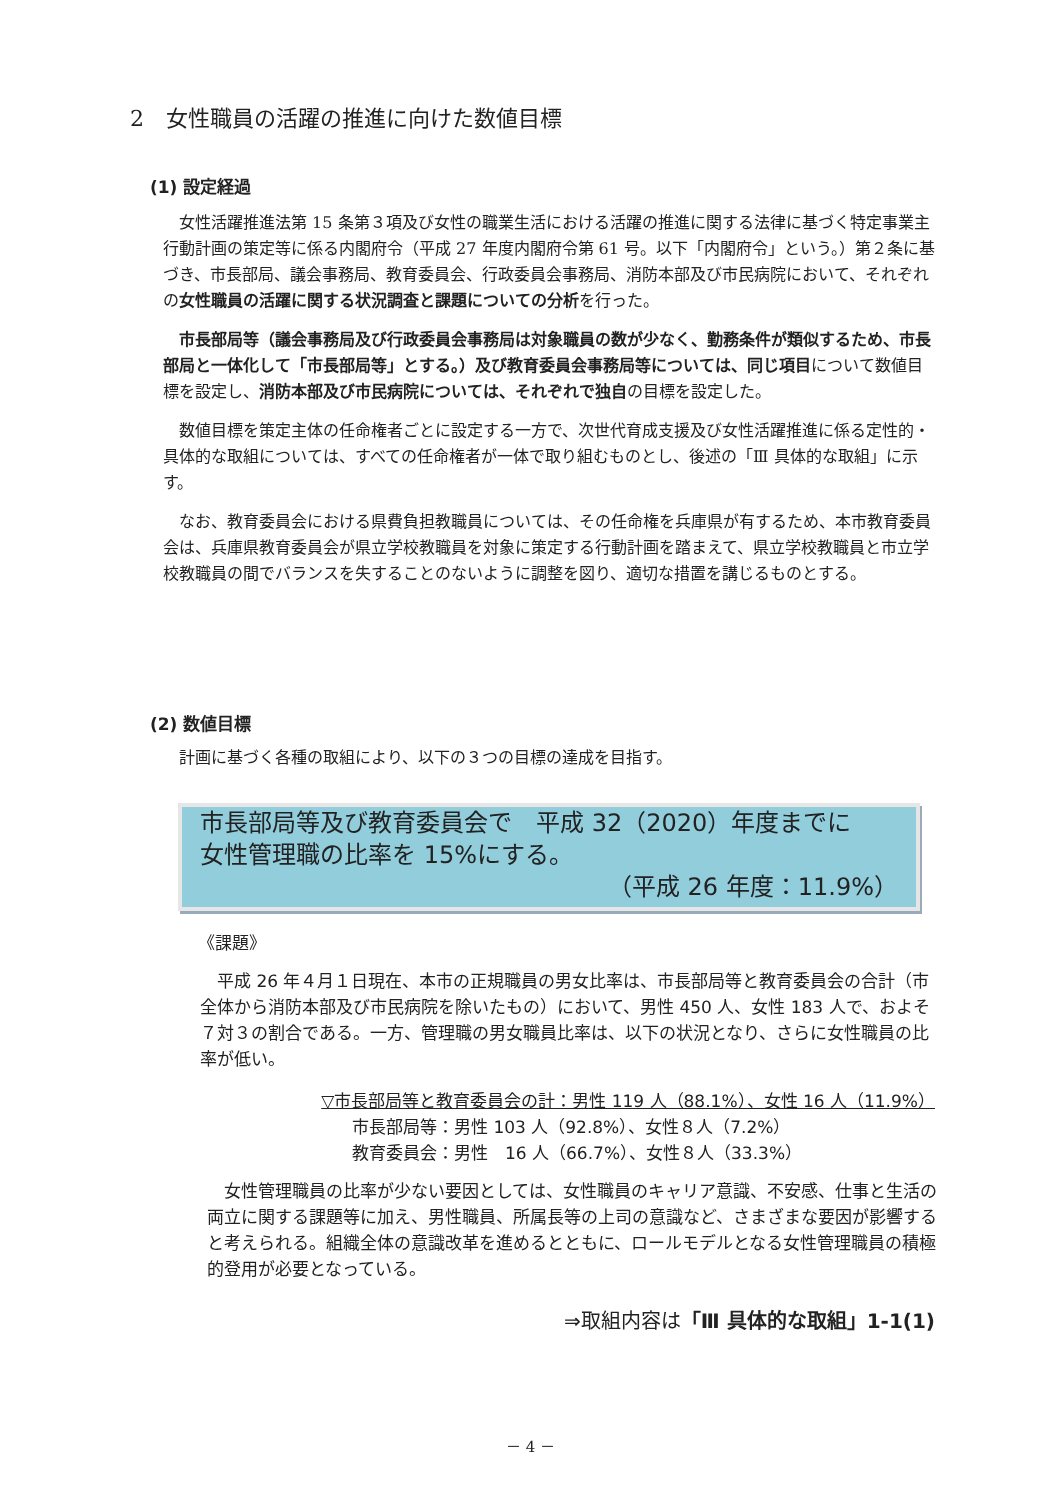2　女性職員の活躍の推進に向けた数値目標
(1) 設定経過
女性活躍推進法第 15 条第３項及び女性の職業生活における活躍の推進に関する法律に基づく特定事業主行動計画の策定等に係る内閣府令（平成 27 年度内閣府令第 61 号。以下「内閣府令」という。）第２条に基づき、市長部局、議会事務局、教育委員会、行政委員会事務局、消防本部及び市民病院において、それぞれの女性職員の活躍に関する状況調査と課題についての分析を行った。
市長部局等（議会事務局及び行政委員会事務局は対象職員の数が少なく、勤務条件が類似するため、市長部局と一体化して「市長部局等」とする。）及び教育委員会事務局等については、同じ項目について数値目標を設定し、消防本部及び市民病院については、それぞれで独自の目標を設定した。
数値目標を策定主体の任命権者ごとに設定する一方で、次世代育成支援及び女性活躍推進に係る定性的・具体的な取組については、すべての任命権者が一体で取り組むものとし、後述の「Ⅲ 具体的な取組」に示す。
なお、教育委員会における県費負担教職員については、その任命権を兵庫県が有するため、本市教育委員会は、兵庫県教育委員会が県立学校教職員を対象に策定する行動計画を踏まえて、県立学校教職員と市立学校教職員の間でバランスを失することのないように調整を図り、適切な措置を講じるものとする。
(2) 数値目標
計画に基づく各種の取組により、以下の３つの目標の達成を目指す。
市長部局等及び教育委員会で　平成 32（2020）年度までに
女性管理職の比率を 15%にする。
（平成 26 年度：11.9%）
《課題》
　平成 26 年４月１日現在、本市の正規職員の男女比率は、市長部局等と教育委員会の合計（市全体から消防本部及び市民病院を除いたもの）において、男性 450 人、女性 183 人で、およそ７対３の割合である。一方、管理職の男女職員比率は、以下の状況となり、さらに女性職員の比率が低い。
▽市長部局等と教育委員会の計：男性 119 人（88.1%）、女性 16 人（11.9%）
市長部局等：男性 103 人（92.8%）、女性８人（7.2%）
教育委員会：男性　16 人（66.7%）、女性８人（33.3%）
　女性管理職員の比率が少ない要因としては、女性職員のキャリア意識、不安感、仕事と生活の両立に関する課題等に加え、男性職員、所属長等の上司の意識など、さまざまな要因が影響すると考えられる。組織全体の意識改革を進めるとともに、ロールモデルとなる女性管理職員の積極的登用が必要となっている。
⇒取組内容は「Ⅲ 具体的な取組」1-1(1)
－ 4 －